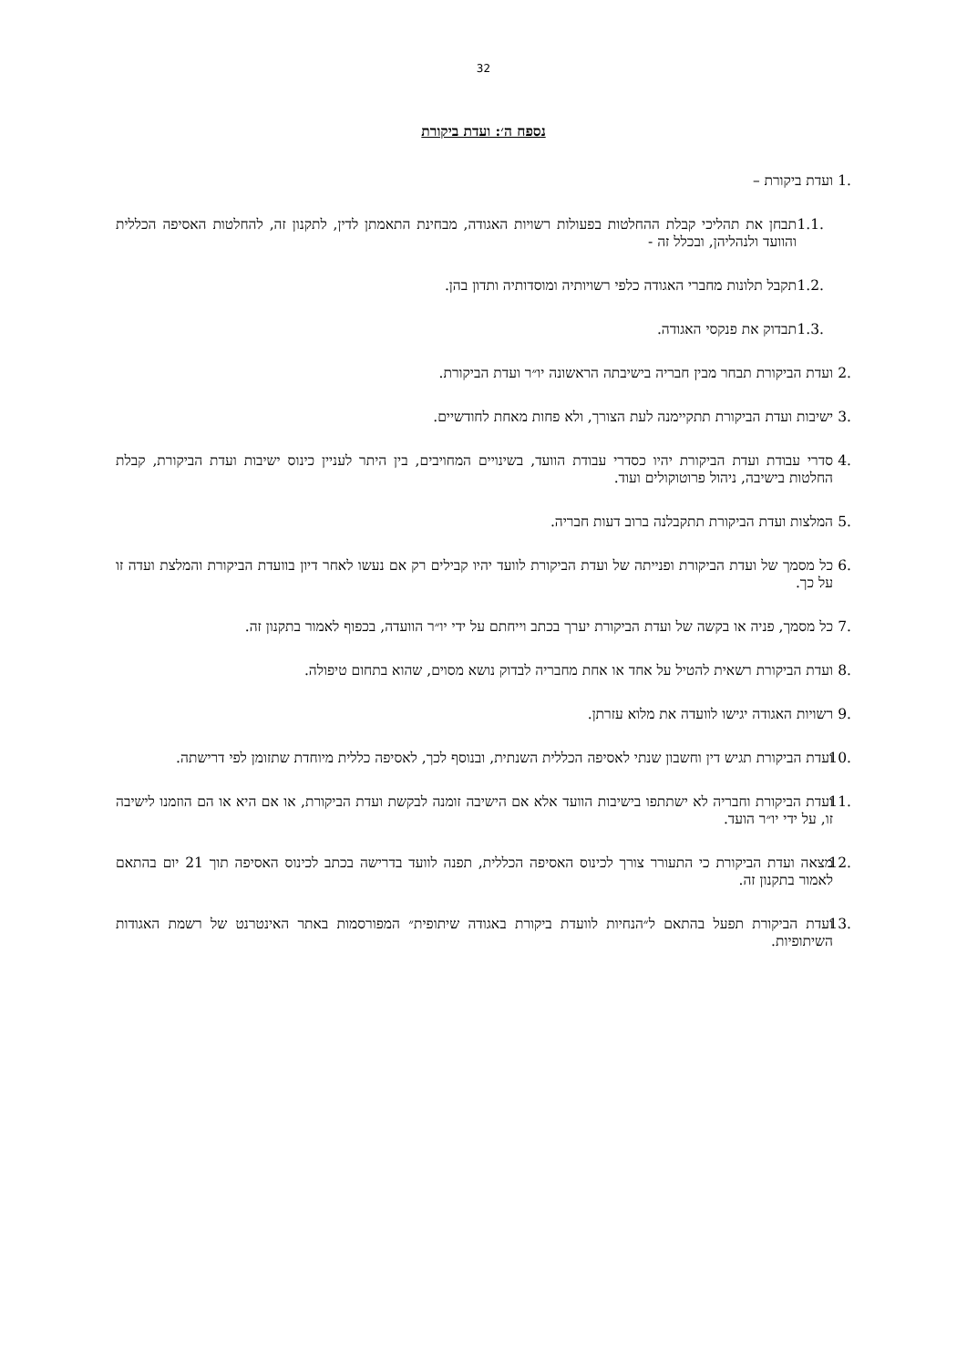32
נספח ה׳: ועדת ביקורת
.1 ועדת ביקורת –
.1.1 תבחן את תהליכי קבלת ההחלטות בפעולות רשויות האגודה, מבחינת התאמתן לדין, לתקנון זה, להחלטות האסיפה הכללית והוועד ולנהליהן, ובכלל זה -
.1.2 תקבל תלונות מחברי האגודה כלפי רשויותיה ומוסדותיה ותדון בהן.
.1.3 תבדוק את פנקסי האגודה.
.2 ועדת הביקורת תבחר מבין חבריה בישיבתה הראשונה יו״ר ועדת הביקורת.
.3 ישיבות ועדת הביקורת תתקיימנה לעת הצורך, ולא פחות מאחת לחודשיים.
.4 סדרי עבודת ועדת הביקורת יהיו כסדרי עבודת הוועד, בשינויים המחויבים, בין היתר לעניין כינוס ישיבות ועדת הביקורת, קבלת החלטות בישיבה, ניהול פרוטוקולים ועוד.
.5 המלצות ועדת הביקורת תתקבלנה ברוב דעות חבריה.
.6 כל מסמך של ועדת הביקורת ופנייתה של ועדת הביקורת לוועד יהיו קבילים רק אם נעשו לאחר דיון בוועדת הביקורת והמלצת ועדה זו על כך.
.7 כל מסמך, פניה או בקשה של ועדת הביקורת יערך בכתב וייחתם על ידי יו״ר הוועדה, בכפוף לאמור בתקנון זה.
.8 ועדת הביקורת רשאית להטיל על אחד או אחת מחבריה לבדוק נושא מסוים, שהוא בתחום טיפולה.
.9 רשויות האגודה יגישו לוועדה את מלוא עזרתן.
.10 ועדת הביקורת תגיש דין וחשבון שנתי לאסיפה הכללית השנתית, ובנוסף לכך, לאסיפה כללית מיוחדת שתזומן לפי דרישתה.
.11 ועדת הביקורת וחבריה לא ישתתפו בישיבות הוועד אלא אם הישיבה זומנה לבקשת ועדת הביקורת, או אם היא או הם הוזמנו לישיבה זו, על ידי יו״ר הועד.
.12 מצאה ועדת הביקורת כי התעורר צורך לכינוס האסיפה הכללית, תפנה לוועד בדרישה בכתב לכינוס האסיפה תוך 21 יום בהתאם לאמור בתקנון זה.
.13 ועדת הביקורת תפעל בהתאם ל״הנחיות לוועדת ביקורת באגודה שיתופית״ המפורסמות באתר האינטרנט של רשמת האגודות השיתופיות.